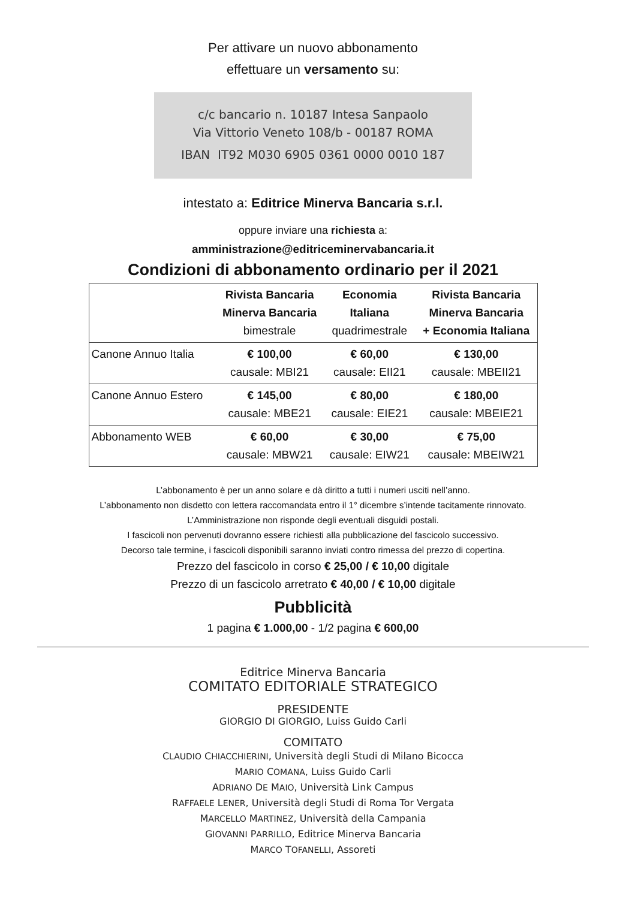Per attivare un nuovo abbonamento
effettuare un versamento su:
c/c bancario n. 10187 Intesa Sanpaolo
Via Vittorio Veneto 108/b - 00187 ROMA
IBAN IT92 M030 6905 0361 0000 0010 187
intestato a: Editrice Minerva Bancaria s.r.l.
oppure inviare una richiesta a:
amministrazione@editriceminervabancaria.it
Condizioni di abbonamento ordinario per il 2021
| | Rivista Bancaria Minerva Bancaria bimestrale | Economia Italiana quadrimestrale | Rivista Bancaria Minerva Bancaria + Economia Italiana |
| --- | --- | --- | --- |
| Canone Annuo Italia | € 100,00 causale: MBI21 | € 60,00 causale: EII21 | € 130,00 causale: MBEII21 |
| Canone Annuo Estero | € 145,00 causale: MBE21 | € 80,00 causale: EIE21 | € 180,00 causale: MBEIE21 |
| Abbonamento WEB | € 60,00 causale: MBW21 | € 30,00 causale: EIW21 | € 75,00 causale: MBEIW21 |
L’abbonamento è per un anno solare e dà diritto a tutti i numeri usciti nell’anno.
L’abbonamento non disdetto con lettera raccomandata entro il 1° dicembre s’intende tacitamente rinnovato.
L’Amministrazione non risponde degli eventuali disguidi postali.
I fascicoli non pervenuti dovranno essere richiesti alla pubblicazione del fascicolo successivo.
Decorso tale termine, i fascicoli disponibili saranno inviati contro rimessa del prezzo di copertina.
Prezzo del fascicolo in corso € 25,00 / € 10,00 digitale
Prezzo di un fascicolo arretrato € 40,00 / € 10,00 digitale
Pubblicità
1 pagina € 1.000,00 - 1/2 pagina € 600,00
Editrice Minerva Bancaria
COMITATO EDITORIALE STRATEGICO
PRESIDENTE
GIORGIO DI GIORGIO, Luiss Guido Carli
COMITATO
CLAUDIO CHIACCHIERINI, Università degli Studi di Milano Bicocca
MARIO COMANA, Luiss Guido Carli
ADRIANO DE MAIO, Università Link Campus
RAFFAELE LENER, Università degli Studi di Roma Tor Vergata
MARCELLO MARTINEZ, Università della Campania
GIOVANNI PARRILLO, Editrice Minerva Bancaria
MARCO TOFANELLI, Assoreti